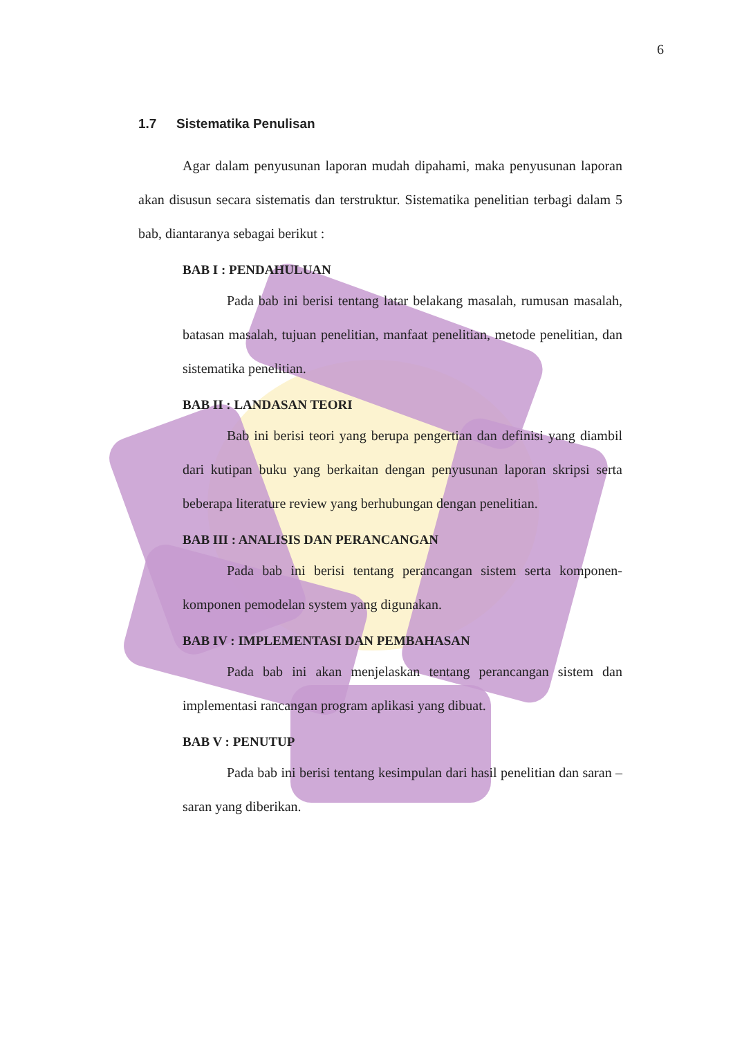6
1.7 Sistematika Penulisan
Agar dalam penyusunan laporan mudah dipahami, maka penyusunan laporan akan disusun secara sistematis dan terstruktur. Sistematika penelitian terbagi dalam 5 bab, diantaranya sebagai berikut :
BAB I : PENDAHULUAN
Pada bab ini berisi tentang latar belakang masalah, rumusan masalah, batasan masalah, tujuan penelitian, manfaat penelitian, metode penelitian, dan sistematika penelitian.
BAB II : LANDASAN TEORI
Bab ini berisi teori yang berupa pengertian dan definisi yang diambil dari kutipan buku yang berkaitan dengan penyusunan laporan skripsi serta beberapa literature review yang berhubungan dengan penelitian.
BAB III : ANALISIS DAN PERANCANGAN
Pada bab ini berisi tentang perancangan sistem serta komponen-komponen pemodelan system yang digunakan.
BAB IV : IMPLEMENTASI DAN PEMBAHASAN
Pada bab ini akan menjelaskan tentang perancangan sistem dan implementasi rancangan program aplikasi yang dibuat.
BAB V : PENUTUP
Pada bab ini berisi tentang kesimpulan dari hasil penelitian dan saran –saran yang diberikan.